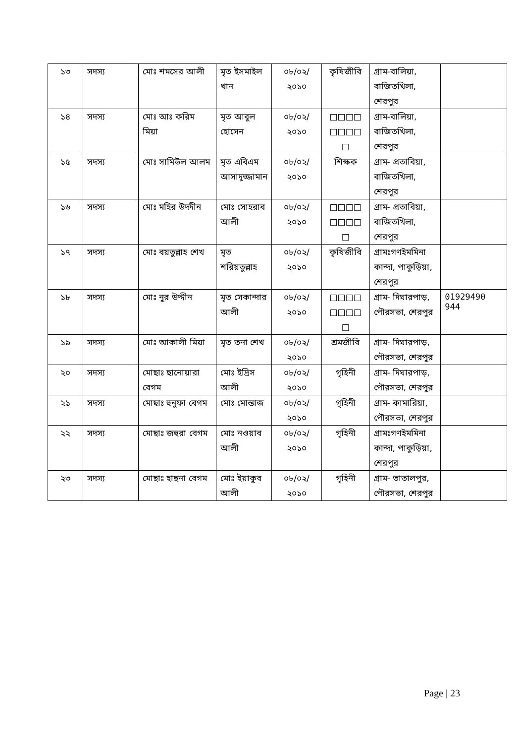| ১৩ | সদস্য | মোঃ শমসের আলী | মৃত ইসমাইল খান | ০৮/০২/ ২০১০ | কৃষিজীবি | গ্রাম-বালিয়া, বাজিতখিলা, শেরপুর | |
| ১৪ | সদস্য | মোঃ আঃ করিম মিয়া | মৃত আবুল হোসেন | ০৮/০২/ ২০১০ | □□□□ □□□□ □ | গ্রাম-বালিয়া, বাজিতখিলা, শেরপুর | |
| ১৫ | সদস্য | মোঃ সামিউল আলম | মৃত এবিএম আসাদুজ্জামান | ০৮/০২/ ২০১০ | শিক্ষক | গ্রাম- প্রতাবিয়া, বাজিতখিলা, শেরপুর | |
| ১৬ | সদস্য | মোঃ মহির উদদীন | মোঃ সোহরাব আলী | ০৮/০২/ ২০১০ | □□□□ □□□□ □ | গ্রাম- প্রতাবিয়া, বাজিতখিলা, শেরপুর | |
| ১৭ | সদস্য | মোঃ বয়তুল্লাহ শেখ | মৃত শরিয়তুল্লাহ | ০৮/০২/ ২০১০ | কৃষিজীবি | গ্রামঃগণইমমিনা কান্দা, পাকুড়িয়া, শেরপুর | |
| ১৮ | সদস্য | মোঃ নুর উদ্দীন | মৃত সেকান্দার আলী | ০৮/০২/ ২০১০ | □□□□ □□□□ □ | গ্রাম- দিঘারপাড়, পৌরসভা, শেরপুর | 01929490 944 |
| ১৯ | সদস্য | মোঃ আকালী মিয়া | মৃত তনা শেখ | ০৮/০২/ ২০১০ | শ্রমজীবি | গ্রাম- দিঘারপাড়, পৌরসভা, শেরপুর | |
| ২০ | সদস্য | মোছাঃ ছানোয়ারা বেগম | মোঃ ইদ্রিস আলী | ০৮/০২/ ২০১০ | গৃহিনী | গ্রাম- দিঘারপাড়, পৌরসভা, শেরপুর | |
| ২১ | সদস্য | মোছাঃ হুনুফা বেগম | মোঃ মোন্তাজ | ০৮/০২/ ২০১০ | গৃহিনী | গ্রাম- কামারিয়া, পৌরসভা, শেরপুর | |
| ২২ | সদস্য | মোছাঃ জহুরা বেগম | মোঃ নওয়াব আলী | ০৮/০২/ ২০১০ | গৃহিনী | গ্রামঃগণইমমিনা কান্দা, পাকুড়িয়া, শেরপুর | |
| ২৩ | সদস্য | মোছাঃ হাছনা বেগম | মোঃ ইয়াকুব আলী | ০৮/০২/ ২০১০ | গৃহিনী | গ্রাম- তাতালপুর, পৌরসভা, শেরপুর | |
Page | 23